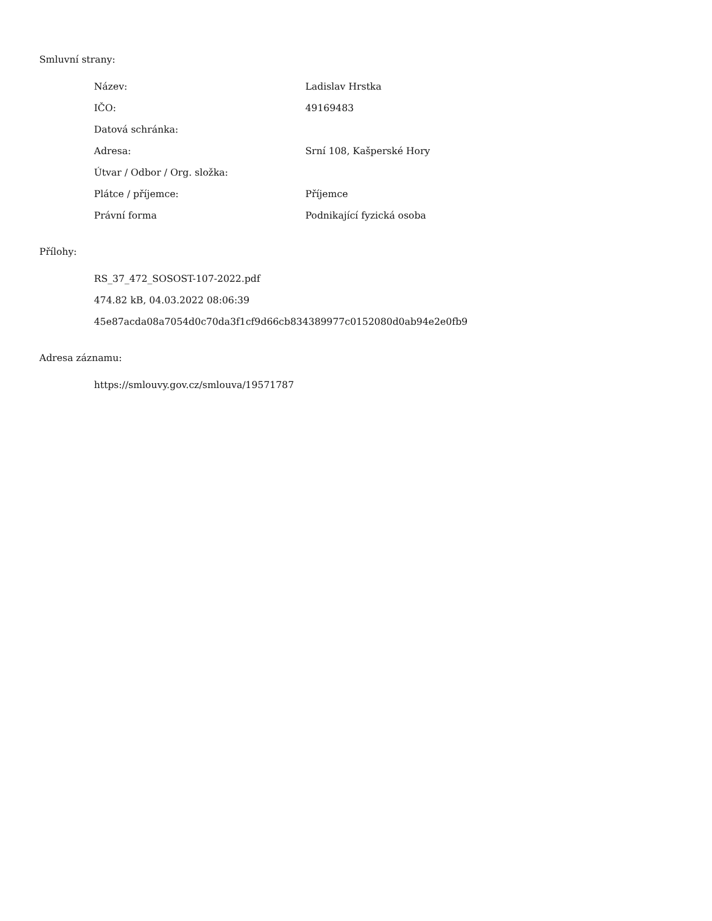Smluvní strany:
| Název: | Ladislav Hrstka |
| IČO: | 49169483 |
| Datová schránka: | |
| Adresa: | Srní 108, Kašperské Hory |
| Útvar / Odbor / Org. složka: | |
| Plátce / příjemce: | Příjemce |
| Právní forma | Podnikající fyzická osoba |
Přílohy:
RS_37_472_SOSOST-107-2022.pdf
474.82 kB, 04.03.2022 08:06:39
45e87acda08a7054d0c70da3f1cf9d66cb834389977c0152080d0ab94e2e0fb9
Adresa záznamu:
https://smlouvy.gov.cz/smlouva/19571787